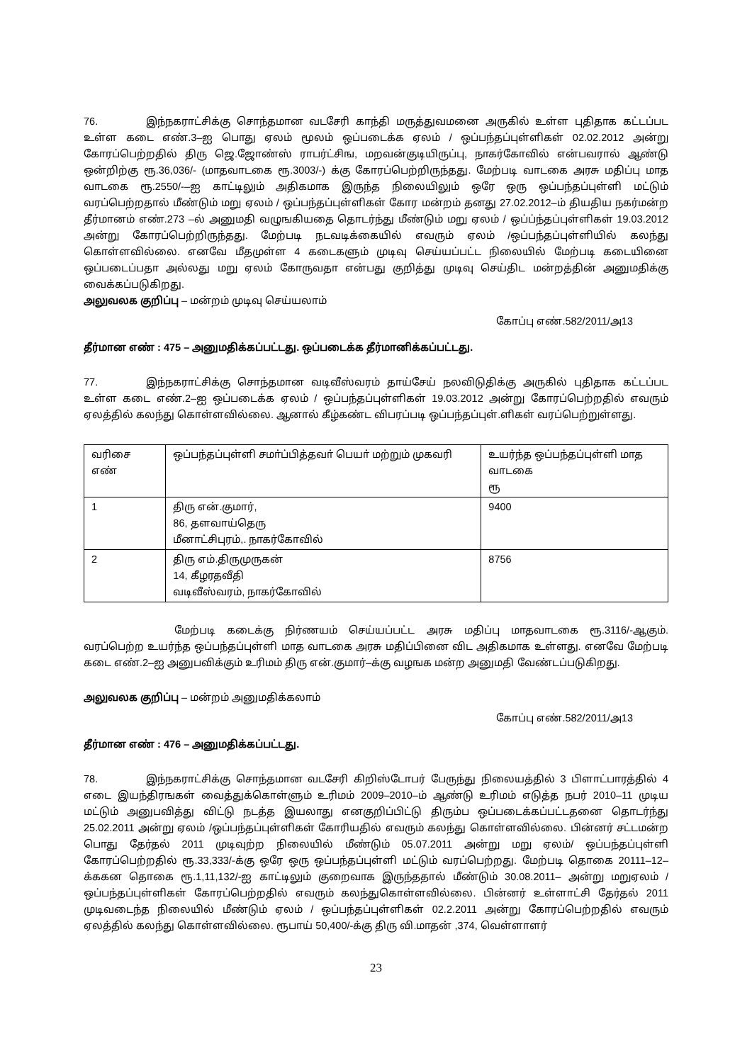76. இந்நகராட்சிக்கு சொந்தமான வடசேரி காந்தி மருத்துவமனை அருகில் உள்ள புதிதாக கட்டப்பட உள்ள கடை எண்.3–ஐ பொது ஏலம் மூலம் ஒப்படைக்க ஏலம் / ஒப்பந்தப்புள்ளிகள் 02.02.2012 அன்று கோரப்பெற்றதில் திரு ஜெ.ஜோண்ஸ் ராபர்ட்சிங, மறவன்குடியிருப்பு, நாகர்கோவில் என்பவரால் ஆண்டு ஒன்றிற்கு ரூ.36,036/- (மாதவாடகை ரூ.3003/-) க்கு கோரப்பெற்றிருந்தது. மேற்படி வாடகை அரசு மதிப்பு மாத வாடகை ரூ.2550/-–ஐ காட்டிலும் அதிகமாக இருந்த நிலையிலும் ஒரே ஒரு ஒப்பந்தப்புள்ளி மட்டும் வரப்பெற்றதால் மீண்டும் மறு ஏலம் / ஒப்பந்தப்புள்ளிகள் கோர மன்றம் தனது 27.02.2012–ம் தியதிய நகர்மன்ற தீர்மானம் எண்.273 –ல் அனுமதி வழுஙகியதை தொடர்ந்து மீண்டும் மறு ஏலம் / ஒப்ப்ந்தப்புள்ளிகள் 19.03.2012 அன்று கோரப்பெற்றிருந்தது. மேற்படி நடவடிக்கையில் எவரும் ஏலம் /ஒப்பந்தப்புள்ளியில் கலந்து கொள்ளவில்லை. எனவே மீதமுள்ள 4 கடைகளும் முடிவு செய்யப்பட்ட நிலையில் மேற்படி கடையினை ஒப்படைப்பதா அல்லது மறு ஏலம் கோருவதா என்பது குறித்து முடிவு செய்திட மன்றத்தின் அனுமதிக்கு வைக்கப்படுகிறது.
அலுவலக குறிப்பு – மன்றம் முடிவு செய்யலாம்
கோப்பு எண்.582/2011/அ13
தீர்மான எண் : 475 – அனுமதிக்கப்பட்டது. ஒப்படைக்க தீர்மானிக்கப்பட்டது.
77. இந்நகராட்சிக்கு சொந்தமான வடிவீஸ்வரம் தாய்சேய் நலவிடுதிக்கு அருகில் புதிதாக கட்டப்பட உள்ள கடை எண்.2–ஐ ஒப்படைக்க ஏலம் / ஒப்பந்தப்புள்ளிகள் 19.03.2012 அன்று கோரப்பெற்றதில் எவரும் ஏலத்தில் கலந்து கொள்ளவில்லை. ஆனால் கீழ்கண்ட விபரப்படி ஒப்பந்தப்புள்.ளிகள் வரப்பெற்றுள்ளது.
| வரிசை எண் | ஒப்பந்தப்புள்ளி சமா்ப்பித்தவா் பெயா் மற்றும் முகவரி | உயர்ந்த ஒப்பந்தப்புள்ளி மாத வாடகை ரூ |
| 1 | திரு என்.குமார், 86, தளவாய்தெரு மீனாட்சிபுரம்,. நாகர்கோவில் | 9400 |
| 2 | திரு எம்.திருமுருகன் 14, கீழரதவீதி வடிவீஸ்வரம், நாகர்கோவில் | 8756 |
மேற்படி கடைக்கு நிர்ணயம் செய்யப்பட்ட அரசு மதிப்பு மாதவாடகை ரூ.3116/-ஆகும். வரப்பெற்ற உயர்ந்த ஒப்பந்தப்புள்ளி மாத வாடகை அரசு மதிப்பினை விட அதிகமாக உள்ளது. எனவே மேற்படி கடை எண்.2–ஐ அனுபவிக்கும் உரிமம் திரு என்.குமார்–க்கு வழஙக மன்ற அனுமதி வேண்டப்படுகிறது.
அலுவலக குறிப்பு – மன்றம் அனுமதிக்கலாம்
கோப்பு எண்.582/2011/அ13
தீர்மான எண் : 476 – அனுமதிக்கப்பட்டது.
78. இந்நகராட்சிக்கு சொந்தமான வடசேரி கிறிஸ்டோபர் பேருந்து நிலையத்தில் 3 பிளாட்பாரத்தில் 4 எடை இயந்திரஙகள் வைத்துக்கொள்ளும் உரிமம் 2009–2010–ம் ஆண்டு உரிமம் எடுத்த நபர் 2010–11 முடிய மட்டும் அனுபவித்து விட்டு நடத்த இயலாது எனகுறிப்பிட்டு திரும்ப ஒப்படைக்கப்பட்டதனை தொடர்ந்து 25.02.2011 அன்று ஏலம் /ஒப்பந்தப்புள்ளிகள் கோரியதில் எவரும் கலந்து கொள்ளவில்லை. பின்னர் சட்டமன்ற பொது தேர்தல் 2011 முடிவுற்ற நிலையில் மீண்டும் 05.07.2011 அன்று மறு ஏலம்/ ஒப்பந்தப்புள்ளி கோரப்பெற்றதில் ரூ.33,333/-க்கு ஒரே ஒரு ஒப்பந்தப்புள்ளி மட்டும் வரப்பெற்றது. மேற்படி தொகை 20111–12–க்ககன தொகை ரூ.1,11,132/-ஐ காட்டிலும் குறைவாக இருந்ததால் மீண்டும் 30.08.2011– அன்று மறுஏலம் /ஒப்பந்தப்புள்ளிகள் கோரப்பெற்றதில் எவரும் கலந்துகொள்ளவில்லை. பின்னர் உள்ளாட்சி தேர்தல் 2011 முடிவடைந்த நிலையில் மீண்டும் ஏலம் / ஒப்பந்தப்புள்ளிகள் 02.2.2011 அன்று கோரப்பெற்றதில் எவரும் ஏலத்தில் கலந்து கொள்ளவில்லை. ரூபாய் 50,400/-க்கு திரு வி.மாதன் ,374, வெள்ளாளர்
23